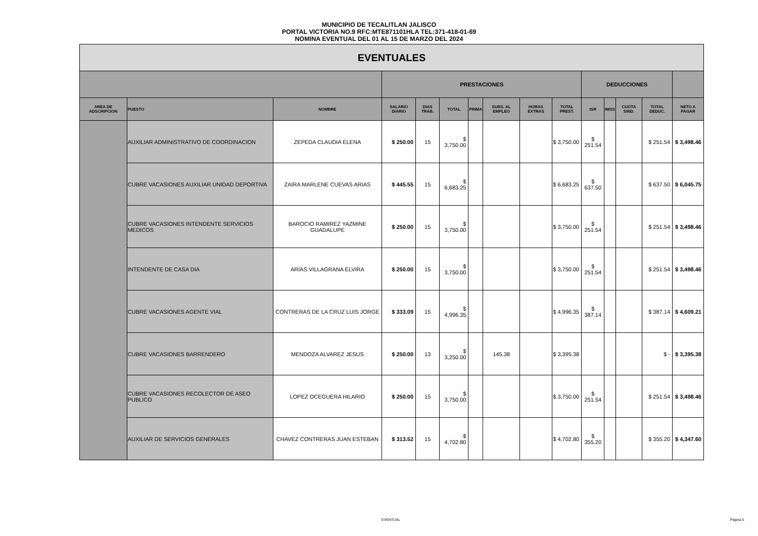MUNICIPIO DE TECALITLAN JALISCO
PORTAL VICTORIA NO.9 RFC:MTE871101HLA TEL:371-418-01-69
NOMINA EVENTUAL DEL 01 AL 15 DE MARZO DEL 2024
| EVENTUALES | | | | | | | | | | | | | | |
| --- | --- | --- | --- | --- | --- | --- | --- | --- | --- | --- | --- | --- | --- | --- |
| | | | PRESTACIONES | | | | | | | DEDUCCIONES | | | | |
| AREA DE ADSCRIPCION | PUESTO | NOMBRE | SALARIO DIARIO | DIAS TRAB. | TOTAL | PRIMA | SUBS. AL EMPLEO | HORAS EXTRAS | TOTAL PREST. | ISR | IMSS | CUOTA SIND. | TOTAL DEDUC. | NETO A PAGAR |
| | AUXILIAR ADMINISTRATIVO DE COORDINACION | ZEPEDA CLAUDIA ELENA | $ 250.00 | 15 | $ 3,750.00 | | | | $ 3,750.00 | $ 251.54 | | | $ 251.54 | $ 3,498.46 |
| | CUBRE VACASIONES AUXILIAR UNIDAD DEPORTIVA | ZAIRA MARLENE CUEVAS ARIAS | $ 445.55 | 15 | $ 6,683.25 | | | | $ 6,683.25 | $ 637.50 | | | $ 637.50 | $ 6,045.75 |
| | CUBRE VACASIONES INTENDENTE SERVICIOS MEDICOS | BAROCIO RAMIREZ YAZMINE GUADALUPE | $ 250.00 | 15 | $ 3,750.00 | | | | $ 3,750.00 | $ 251.54 | | | $ 251.54 | $ 3,498.46 |
| | INTENDENTE DE CASA DIA | ARIAS VILLAGRANA ELVIRA | $ 250.00 | 15 | $ 3,750.00 | | | | $ 3,750.00 | $ 251.54 | | | $ 251.54 | $ 3,498.46 |
| | CUBRE VACASIONES AGENTE VIAL | CONTRERAS DE LA CRUZ LUIS JORGE | $ 333.09 | 15 | $ 4,996.35 | | | | $ 4,996.35 | $ 387.14 | | | $ 387.14 | $ 4,609.21 |
| | CUBRE VACASIONES BARRENDERO | MENDOZA ALVAREZ JESUS | $ 250.00 | 13 | $ 3,250.00 | | 145.38 | | $ 3,395.38 | | | | $ - | $ 3,395.38 |
| | CUBRE VACASIONES RECOLECTOR DE ASEO PUBLICO | LOPEZ OCEGUERA HILARIO | $ 250.00 | 15 | $ 3,750.00 | | | | $ 3,750.00 | $ 251.54 | | | $ 251.54 | $ 3,498.46 |
| | AUXILIAR DE SERVICIOS GENERALES | CHAVEZ CONTRERAS JUAN ESTEBAN | $ 313.52 | 15 | $ 4,702.80 | | | | $ 4,702.80 | $ 355.20 | | | $ 355.20 | $ 4,347.60 |
EVENTUAL Página 5